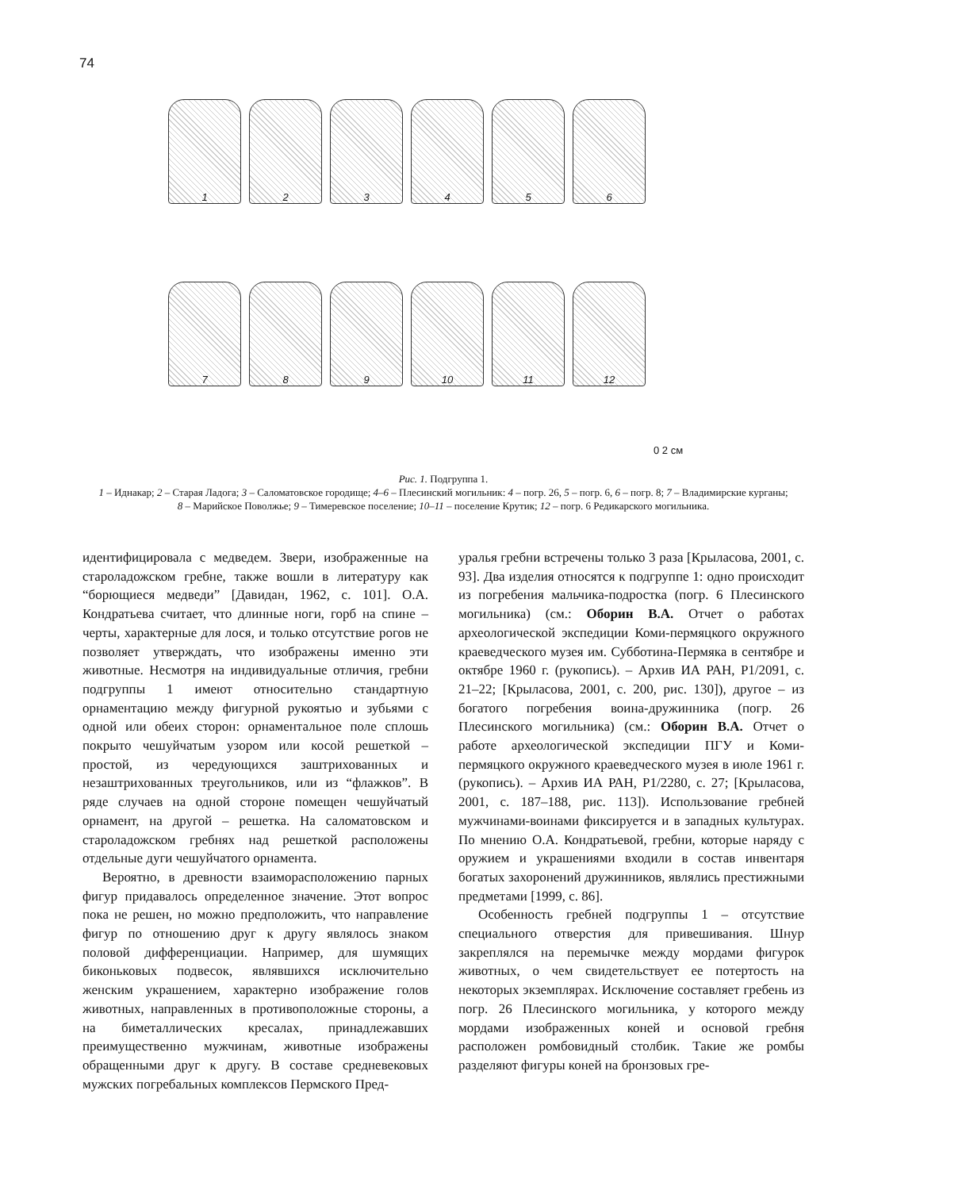74
1
2
3
4
5
6
7
8
9
10
11
12
0 2 см
Рис. 1. Подгруппа 1.
1 – Иднакар; 2 – Старая Ладога; 3 – Саломатовское городище; 4–6 – Плесинский могильник: 4 – погр. 26, 5 – погр. 6, 6 – погр. 8; 7 – Владимирские курганы; 8 – Марийское Поволжье; 9 – Тимеревское поселение; 10–11 – поселение Крутик; 12 – погр. 6 Редикарского могильника.
идентифицировала с медведем. Звери, изображенные на староладожском гребне, также вошли в литературу как “борющиеся медведи” [Давидан, 1962, с. 101]. О.А. Кондратьева считает, что длинные ноги, горб на спине – черты, характерные для лося, и только отсутствие рогов не позволяет утверждать, что изображены именно эти животные. Несмотря на индивидуальные отличия, гребни подгруппы 1 имеют относительно стандартную орнаментацию между фигурной рукоятью и зубьями с одной или обеих сторон: орнаментальное поле сплошь покрыто чешуйчатым узором или косой решеткой – простой, из чередующихся заштрихованных и незаштрихованных треугольников, или из “флажков”. В ряде случаев на одной стороне помещен чешуйчатый орнамент, на другой – решетка. На саломатовском и староладожском гребнях над решеткой расположены отдельные дуги чешуйчатого орнамента.
Вероятно, в древности взаиморасположению парных фигур придавалось определенное значение. Этот вопрос пока не решен, но можно предположить, что направление фигур по отношению друг к другу являлось знаком половой дифференциации. Например, для шумящих биконьковых подвесок, являвшихся исключительно женским украшением, характерно изображение голов животных, направленных в противоположные стороны, а на биметаллических кресалах, принадлежавших преимущественно мужчинам, животные изображены обращенными друг к другу. В составе средневековых мужских погребальных комплексов Пермского Пред-
уралья гребни встречены только 3 раза [Крыласова, 2001, с. 93]. Два изделия относятся к подгруппе 1: одно происходит из погребения мальчика-подростка (погр. 6 Плесинского могильника) (см.: Оборин В.А. Отчет о работах археологической экспедиции Коми-пермяцкого окружного краеведческого музея им. Субботина-Пермяка в сентябре и октябре 1960 г. (рукопись). – Архив ИА РАН, Р1/2091, с. 21–22; [Крыласова, 2001, с. 200, рис. 130]), другое – из богатого погребения воина-дружинника (погр. 26 Плесинского могильника) (см.: Оборин В.А. Отчет о работе археологической экспедиции ПГУ и Коми-пермяцкого окружного краеведческого музея в июле 1961 г. (рукопись). – Архив ИА РАН, Р1/2280, с. 27; [Крыласова, 2001, с. 187–188, рис. 113]). Использование гребней мужчинами-воинами фиксируется и в западных культурах. По мнению О.А. Кондратьевой, гребни, которые наряду с оружием и украшениями входили в состав инвентаря богатых захоронений дружинников, являлись престижными предметами [1999, с. 86].
Особенность гребней подгруппы 1 – отсутствие специального отверстия для привешивания. Шнур закреплялся на перемычке между мордами фигурок животных, о чем свидетельствует ее потертость на некоторых экземплярах. Исключение составляет гребень из погр. 26 Плесинского могильника, у которого между мордами изображенных коней и основой гребня расположен ромбовидный столбик. Такие же ромбы разделяют фигуры коней на бронзовых гре-